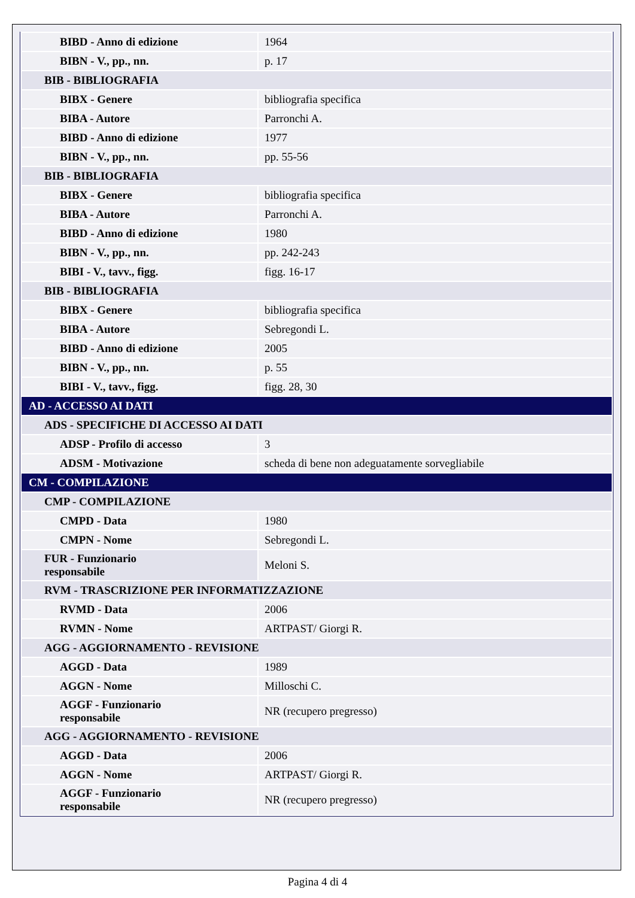| BIBD - Anno di edizione | 1964 |
| BIBN - V., pp., nn. | p. 17 |
| BIB - BIBLIOGRAFIA | |
| BIBX - Genere | bibliografia specifica |
| BIBA - Autore | Parronchi A. |
| BIBD - Anno di edizione | 1977 |
| BIBN - V., pp., nn. | pp. 55-56 |
| BIB - BIBLIOGRAFIA | |
| BIBX - Genere | bibliografia specifica |
| BIBA - Autore | Parronchi A. |
| BIBD - Anno di edizione | 1980 |
| BIBN - V., pp., nn. | pp. 242-243 |
| BIBI - V., tavv., figg. | figg. 16-17 |
| BIB - BIBLIOGRAFIA | |
| BIBX - Genere | bibliografia specifica |
| BIBA - Autore | Sebregondi L. |
| BIBD - Anno di edizione | 2005 |
| BIBN - V., pp., nn. | p. 55 |
| BIBI - V., tavv., figg. | figg. 28, 30 |
| AD - ACCESSO AI DATI | |
| ADS - SPECIFICHE DI ACCESSO AI DATI | |
| ADSP - Profilo di accesso | 3 |
| ADSM - Motivazione | scheda di bene non adeguatamente sorvegliabile |
| CM - COMPILAZIONE | |
| CMP - COMPILAZIONE | |
| CMPD - Data | 1980 |
| CMPN - Nome | Sebregondi L. |
| FUR - Funzionario responsabile | Meloni S. |
| RVM - TRASCRIZIONE PER INFORMATIZZAZIONE | |
| RVMD - Data | 2006 |
| RVMN - Nome | ARTPAST/ Giorgi R. |
| AGG - AGGIORNAMENTO - REVISIONE | |
| AGGD - Data | 1989 |
| AGGN - Nome | Milloschi C. |
| AGGF - Funzionario responsabile | NR (recupero pregresso) |
| AGG - AGGIORNAMENTO - REVISIONE | |
| AGGD - Data | 2006 |
| AGGN - Nome | ARTPAST/ Giorgi R. |
| AGGF - Funzionario responsabile | NR (recupero pregresso) |
Pagina 4 di 4